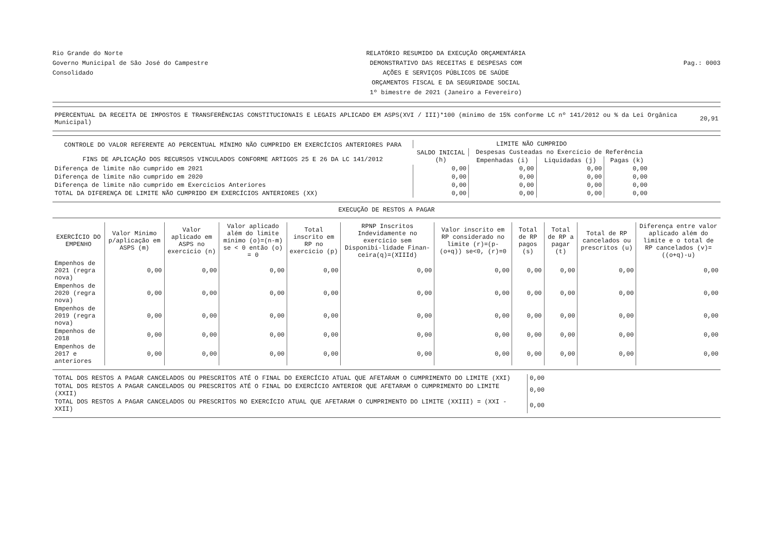Rio Grande do Norte
Governo Municipal de São José do Campestre
Consolidado
RELATÓRIO RESUMIDO DA EXECUÇÃO ORÇAMENTÁRIA
DEMONSTRATIVO DAS RECEITAS E DESPESAS COM
AÇÕES E SERVIÇOS PÚBLICOS DE SAÚDE
ORÇAMENTOS FISCAL E DA SEGURIDADE SOCIAL
1º bimestre de 2021 (Janeiro a Fevereiro)
Pag.: 0003
| PPERCENTUAL DA RECEITA DE IMPOSTOS E TRANSFERÊNCIAS CONSTITUCIONAIS E LEGAIS APLICADO EM ASPS(XVI / III)*100 (mínimo de 15% conforme LC nº 141/2012 ou % da Lei Orgânica Municipal) | 20,91 |
| CONTROLE DO VALOR REFERENTE AO PERCENTUAL MÍNIMO NÃO CUMPRIDO EM EXERCÍCIOS ANTERIORES PARA FINS DE APLICAÇÃO DOS RECURSOS VINCULADOS CONFORME ARTIGOS 25 E 26 DA LC 141/2012 | LIMITE NÃO CUMPRIDO | | | |
| --- | --- | --- | --- | --- |
| | SALDO INICIAL (h) | Despesas Custeadas no Exercício de Referência | | |
| | | Empenhadas (i) | Liquidadas (j) | Pagas (k) |
| Diferença de limite não cumprido em 2021 | 0,00 | 0,00 | 0,00 | 0,00 |
| Diferença de limite não cumprido em 2020 | 0,00 | 0,00 | 0,00 | 0,00 |
| Diferença de limite não cumprido em Exercícios Anteriores | 0,00 | 0,00 | 0,00 | 0,00 |
| TOTAL DA DIFERENÇA DE LIMITE NÃO CUMPRIDO EM EXERCÍCIOS ANTERIORES (XX) | 0,00 | 0,00 | 0,00 | 0,00 |
EXECUÇÃO DE RESTOS A PAGAR
| EXERCÍCIO DO EMPENHO | Valor Mínimo p/aplicação em ASPS (m) | Valor aplicado em ASPS no exercício (n) | Valor aplicado além do limite mínimo (o)=(n-m) se < 0 então (o) = 0 | Total inscrito em RP no exercício (p) | RPNP Inscritos Indevidamente no exercício sem Disponibi-lidade Finan-ceira(q)=(XIIId) | Valor inscrito em RP considerado no limite (r)=(p-(o+q)) se<0, (r)=0 | Total de RP pagos (s) | Total de RP a pagar (t) | Total de RP cancelados ou prescritos (u) | Diferença entre valor aplicado além do limite e o total de RP cancelados (v)=((o+q)-u) |
| --- | --- | --- | --- | --- | --- | --- | --- | --- | --- | --- |
| Empenhos de 2021 (regra nova) | 0,00 | 0,00 | 0,00 | 0,00 | 0,00 | 0,00 | 0,00 | 0,00 | 0,00 | 0,00 |
| Empenhos de 2020 (regra nova) | 0,00 | 0,00 | 0,00 | 0,00 | 0,00 | 0,00 | 0,00 | 0,00 | 0,00 | 0,00 |
| Empenhos de 2019 (regra nova) | 0,00 | 0,00 | 0,00 | 0,00 | 0,00 | 0,00 | 0,00 | 0,00 | 0,00 | 0,00 |
| Empenhos de 2018 | 0,00 | 0,00 | 0,00 | 0,00 | 0,00 | 0,00 | 0,00 | 0,00 | 0,00 | 0,00 |
| Empenhos de 2017 e anteriores | 0,00 | 0,00 | 0,00 | 0,00 | 0,00 | 0,00 | 0,00 | 0,00 | 0,00 | 0,00 |
| TOTAL DOS RESTOS A PAGAR CANCELADOS OU PRESCRITOS ATÉ O FINAL DO EXERCÍCIO ATUAL QUE AFETARAM O CUMPRIMENTO DO LIMITE (XXI) | 0,00 |
| TOTAL DOS RESTOS A PAGAR CANCELADOS OU PRESCRITOS ATÉ O FINAL DO EXERCÍCIO ANTERIOR QUE AFETARAM O CUMPRIMENTO DO LIMITE (XXII) | 0,00 |
| TOTAL DOS RESTOS A PAGAR CANCELADOS OU PRESCRITOS NO EXERCÍCIO ATUAL QUE AFETARAM O CUMPRIMENTO DO LIMITE (XXIII) = (XXI - XXII) | 0,00 |